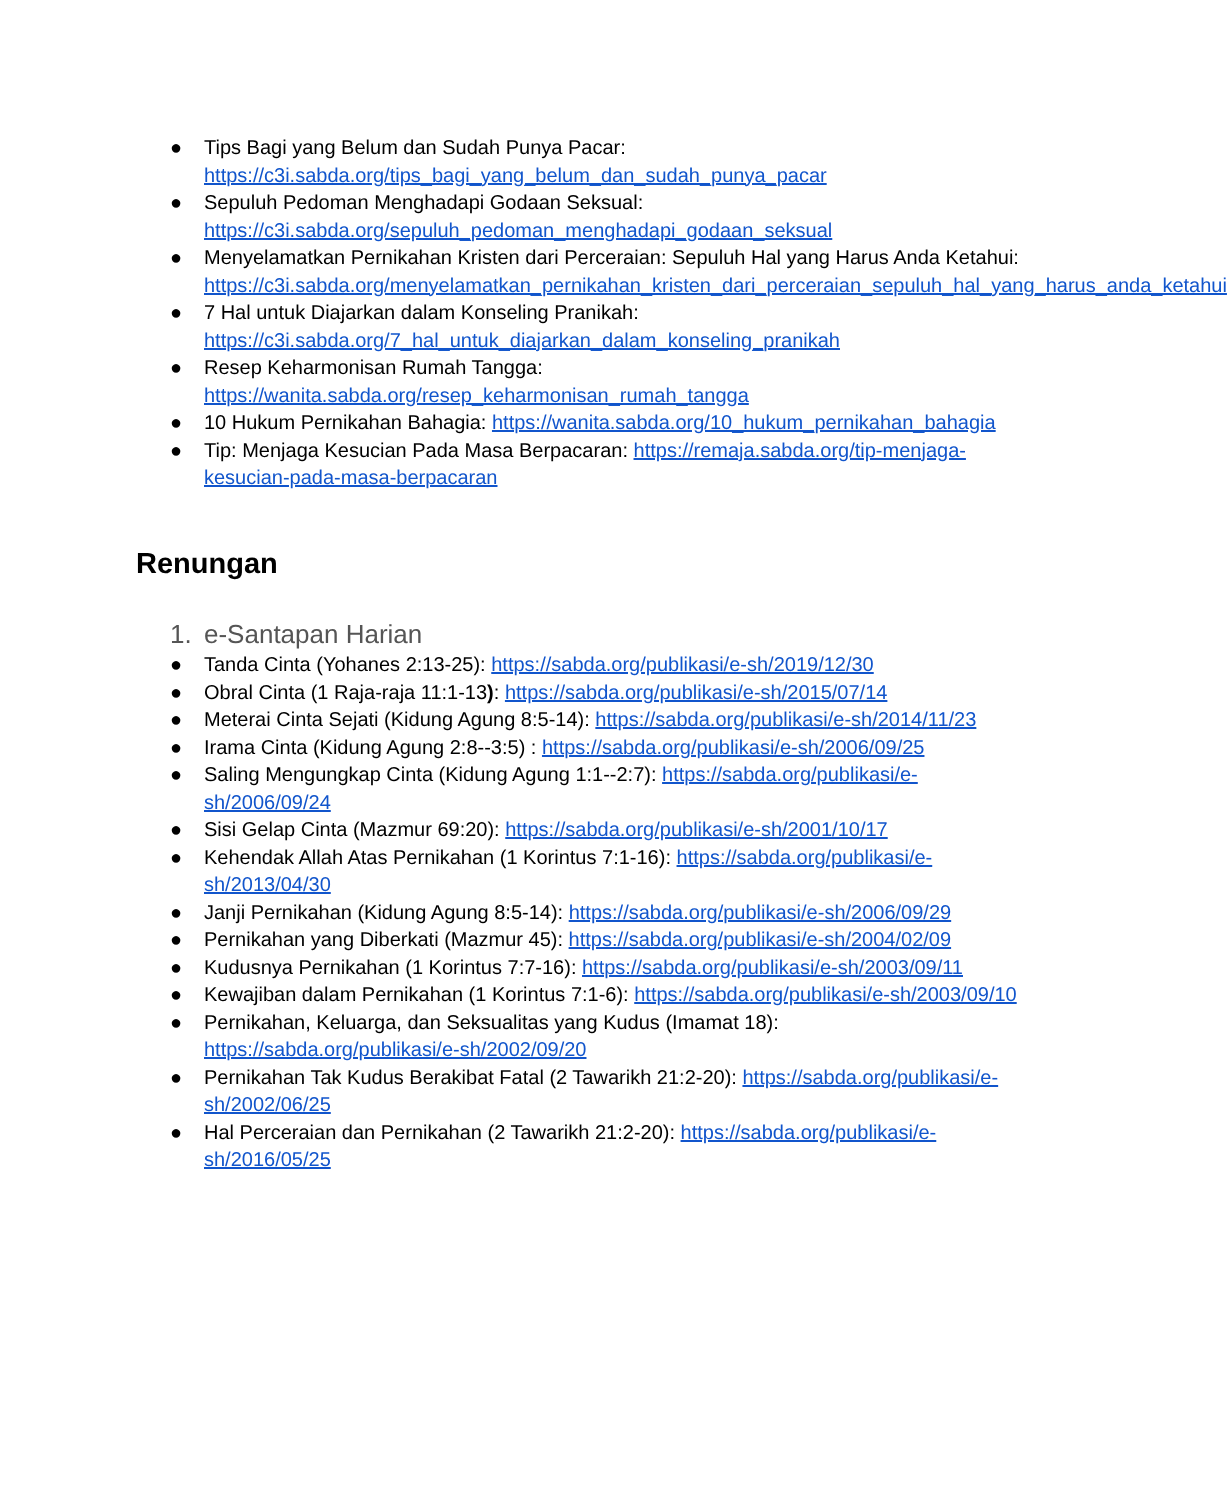● Tips Bagi yang Belum dan Sudah Punya Pacar: https://c3i.sabda.org/tips_bagi_yang_belum_dan_sudah_punya_pacar
● Sepuluh Pedoman Menghadapi Godaan Seksual: https://c3i.sabda.org/sepuluh_pedoman_menghadapi_godaan_seksual
● Menyelamatkan Pernikahan Kristen dari Perceraian: Sepuluh Hal yang Harus Anda Ketahui: https://c3i.sabda.org/menyelamatkan_pernikahan_kristen_dari_perceraian_sepuluh_hal_yang_harus_anda_ketahui
● 7 Hal untuk Diajarkan dalam Konseling Pranikah: https://c3i.sabda.org/7_hal_untuk_diajarkan_dalam_konseling_pranikah
● Resep Keharmonisan Rumah Tangga: https://wanita.sabda.org/resep_keharmonisan_rumah_tangga
● 10 Hukum Pernikahan Bahagia: https://wanita.sabda.org/10_hukum_pernikahan_bahagia
● Tip: Menjaga Kesucian Pada Masa Berpacaran: https://remaja.sabda.org/tip-menjaga-kesucian-pada-masa-berpacaran
Renungan
1. e-Santapan Harian
● Tanda Cinta (Yohanes 2:13-25): https://sabda.org/publikasi/e-sh/2019/12/30
● Obral Cinta (1 Raja-raja 11:1-13): https://sabda.org/publikasi/e-sh/2015/07/14
● Meterai Cinta Sejati (Kidung Agung 8:5-14): https://sabda.org/publikasi/e-sh/2014/11/23
● Irama Cinta (Kidung Agung 2:8--3:5) : https://sabda.org/publikasi/e-sh/2006/09/25
● Saling Mengungkap Cinta (Kidung Agung 1:1--2:7): https://sabda.org/publikasi/e-sh/2006/09/24
● Sisi Gelap Cinta (Mazmur 69:20): https://sabda.org/publikasi/e-sh/2001/10/17
● Kehendak Allah Atas Pernikahan (1 Korintus 7:1-16): https://sabda.org/publikasi/e-sh/2013/04/30
● Janji Pernikahan (Kidung Agung 8:5-14): https://sabda.org/publikasi/e-sh/2006/09/29
● Pernikahan yang Diberkati (Mazmur 45): https://sabda.org/publikasi/e-sh/2004/02/09
● Kudusnya Pernikahan (1 Korintus 7:7-16): https://sabda.org/publikasi/e-sh/2003/09/11
● Kewajiban dalam Pernikahan (1 Korintus 7:1-6): https://sabda.org/publikasi/e-sh/2003/09/10
● Pernikahan, Keluarga, dan Seksualitas yang Kudus (Imamat 18): https://sabda.org/publikasi/e-sh/2002/09/20
● Pernikahan Tak Kudus Berakibat Fatal (2 Tawarikh 21:2-20): https://sabda.org/publikasi/e-sh/2002/06/25
● Hal Perceraian dan Pernikahan (2 Tawarikh 21:2-20): https://sabda.org/publikasi/e-sh/2016/05/25